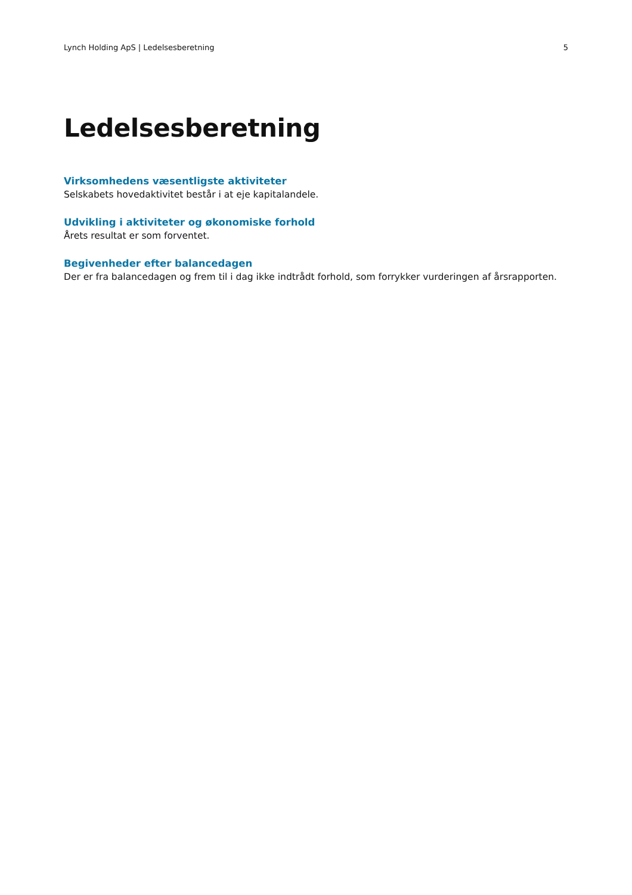Lynch Holding ApS | Ledelsesberetning 5
Ledelsesberetning
Virksomhedens væsentligste aktiviteter
Selskabets hovedaktivitet består i at eje kapitalandele.
Udvikling i aktiviteter og økonomiske forhold
Årets resultat er som forventet.
Begivenheder efter balancedagen
Der er fra balancedagen og frem til i dag ikke indtrådt forhold, som forrykker vurderingen af årsrapporten.